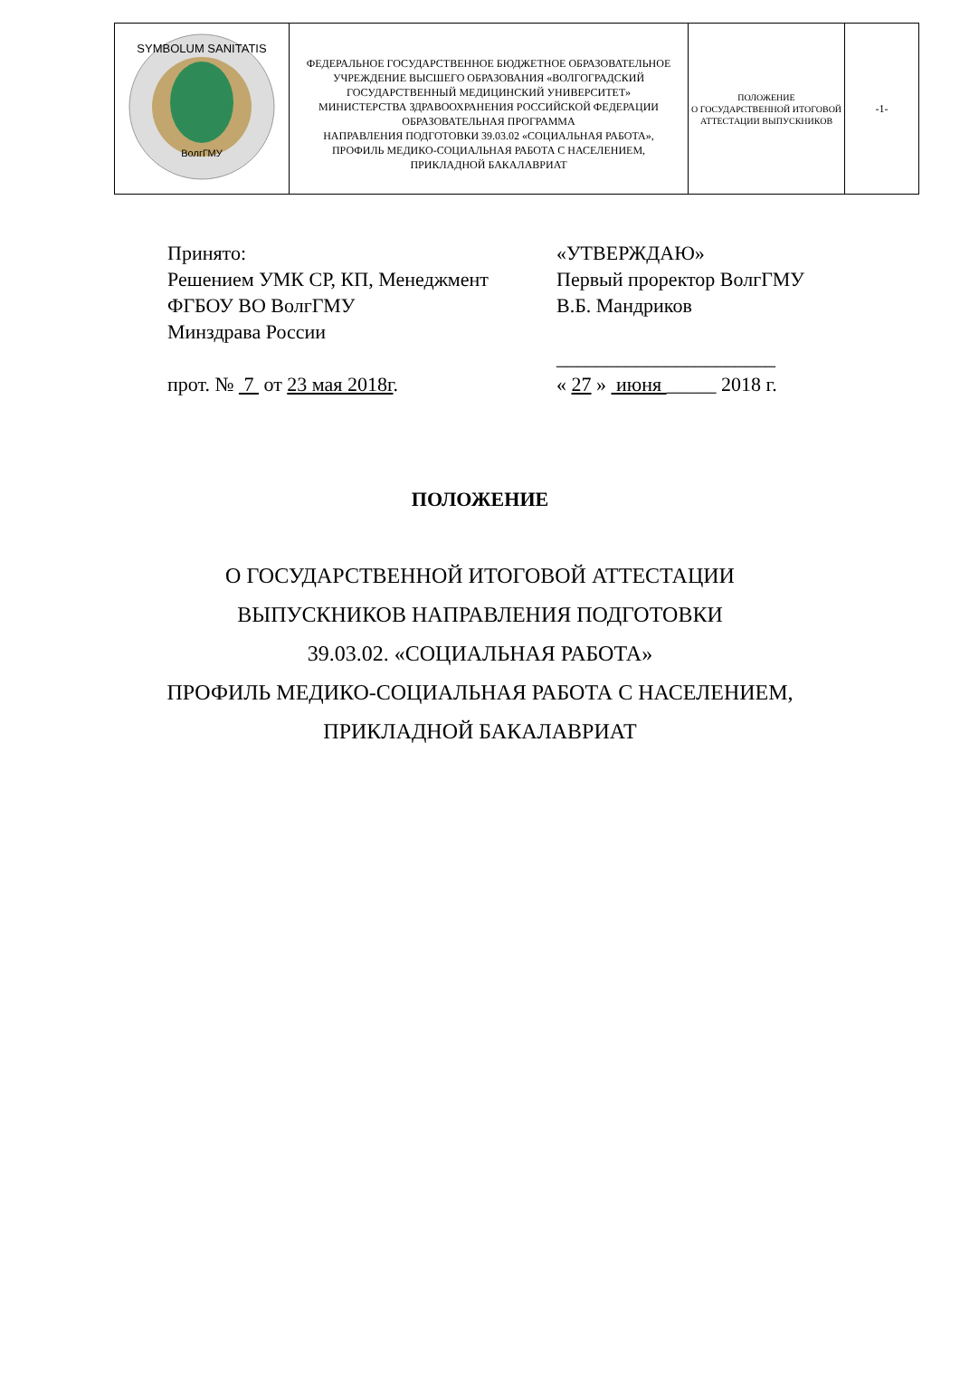| SYMBOLUM SANITATIS ВолгГМУ | ФЕДЕРАЛЬНОЕ ГОСУДАРСТВЕННОЕ БЮДЖЕТНОЕ ОБРАЗОВАТЕЛЬНОЕ УЧРЕЖДЕНИЕ ВЫСШЕГО ОБРАЗОВАНИЯ «ВОЛГОГРАДСКИЙ ГОСУДАРСТВЕННЫЙ МЕДИЦИНСКИЙ УНИВЕРСИТЕТ» МИНИСТЕРСТВА ЗДРАВООХРАНЕНИЯ РОССИЙСКОЙ ФЕДЕРАЦИИ ОБРАЗОВАТЕЛЬНАЯ ПРОГРАММА НАПРАВЛЕНИЯ ПОДГОТОВКИ 39.03.02 «СОЦИАЛЬНАЯ РАБОТА», ПРОФИЛЬ МЕДИКО-СОЦИАЛЬНАЯ РАБОТА С НАСЕЛЕНИЕМ, ПРИКЛАДНОЙ БАКАЛАВРИАТ | ПОЛОЖЕНИЕ О ГОСУДАРСТВЕННОЙ ИТОГОВОЙ АТТЕСТАЦИИ ВЫПУСКНИКОВ | -1- |
Принято:
Решением УМК СР, КП, Менеджмент
ФГБОУ ВО ВолгГМУ
Минздрава России
прот. № 7 от 23 мая 2018г.
«УТВЕРЖДАЮ»
Первый проректор ВолгГМУ
В.Б. Мандриков
______________________
« 27 » июня _____ 2018 г.
ПОЛОЖЕНИЕ
О ГОСУДАРСТВЕННОЙ ИТОГОВОЙ АТТЕСТАЦИИ
ВЫПУСКНИКОВ НАПРАВЛЕНИЯ ПОДГОТОВКИ
39.03.02. «СОЦИАЛЬНАЯ РАБОТА»
ПРОФИЛЬ МЕДИКО-СОЦИАЛЬНАЯ РАБОТА С НАСЕЛЕНИЕМ,
ПРИКЛАДНОЙ БАКАЛАВРИАТ